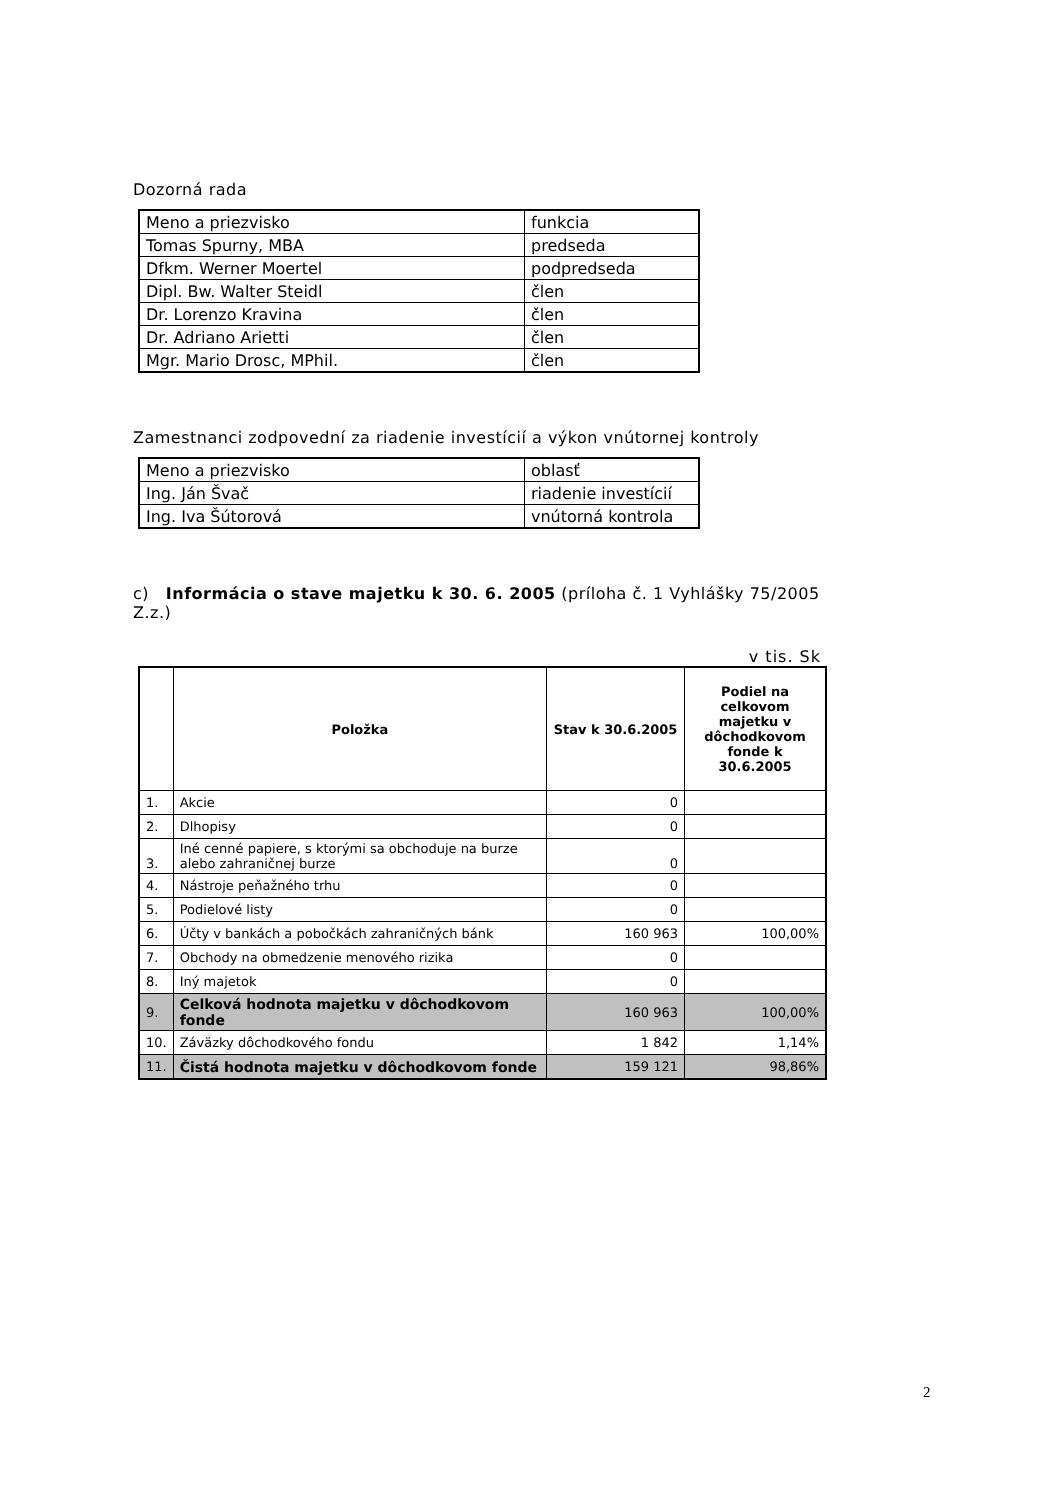Dozorná rada
| Meno a priezvisko | funkcia |
| Tomas Spurny, MBA | predseda |
| Dfkm. Werner Moertel | podpredseda |
| Dipl. Bw. Walter Steidl | člen |
| Dr. Lorenzo Kravina | člen |
| Dr. Adriano Arietti | člen |
| Mgr. Mario Drosc, MPhil. | člen |
Zamestnanci zodpovední za riadenie investícií a výkon vnútornej kontroly
| Meno a priezvisko | oblasť |
| Ing. Ján Švač | riadenie investícií |
| Ing. Iva Šútorová | vnútorná kontrola |
c) Informácia o stave majetku k 30. 6. 2005 (príloha č. 1 Vyhlášky 75/2005 Z.z.)
v tis. Sk
| | Položka | Stav k 30.6.2005 | Podiel na celkovom majetku v dôchodkovom fonde k 30.6.2005 |
| --- | --- | --- | --- |
| 1. | Akcie | 0 | |
| 2. | Dlhopisy | 0 | |
| 3. | Iné cenné papiere, s ktorými sa obchoduje na burze alebo zahraničnej burze | 0 | |
| 4. | Nástroje peňažného trhu | 0 | |
| 5. | Podielové listy | 0 | |
| 6. | Účty v bankách a pobočkách zahraničných bánk | 160 963 | 100,00% |
| 7. | Obchody na obmedzenie menového rizika | 0 | |
| 8. | Iný majetok | 0 | |
| 9. | Celková hodnota majetku v dôchodkovom fonde | 160 963 | 100,00% |
| 10. | Záväzky dôchodkového fondu | 1 842 | 1,14% |
| 11. | Čistá hodnota majetku v dôchodkovom fonde | 159 121 | 98,86% |
2